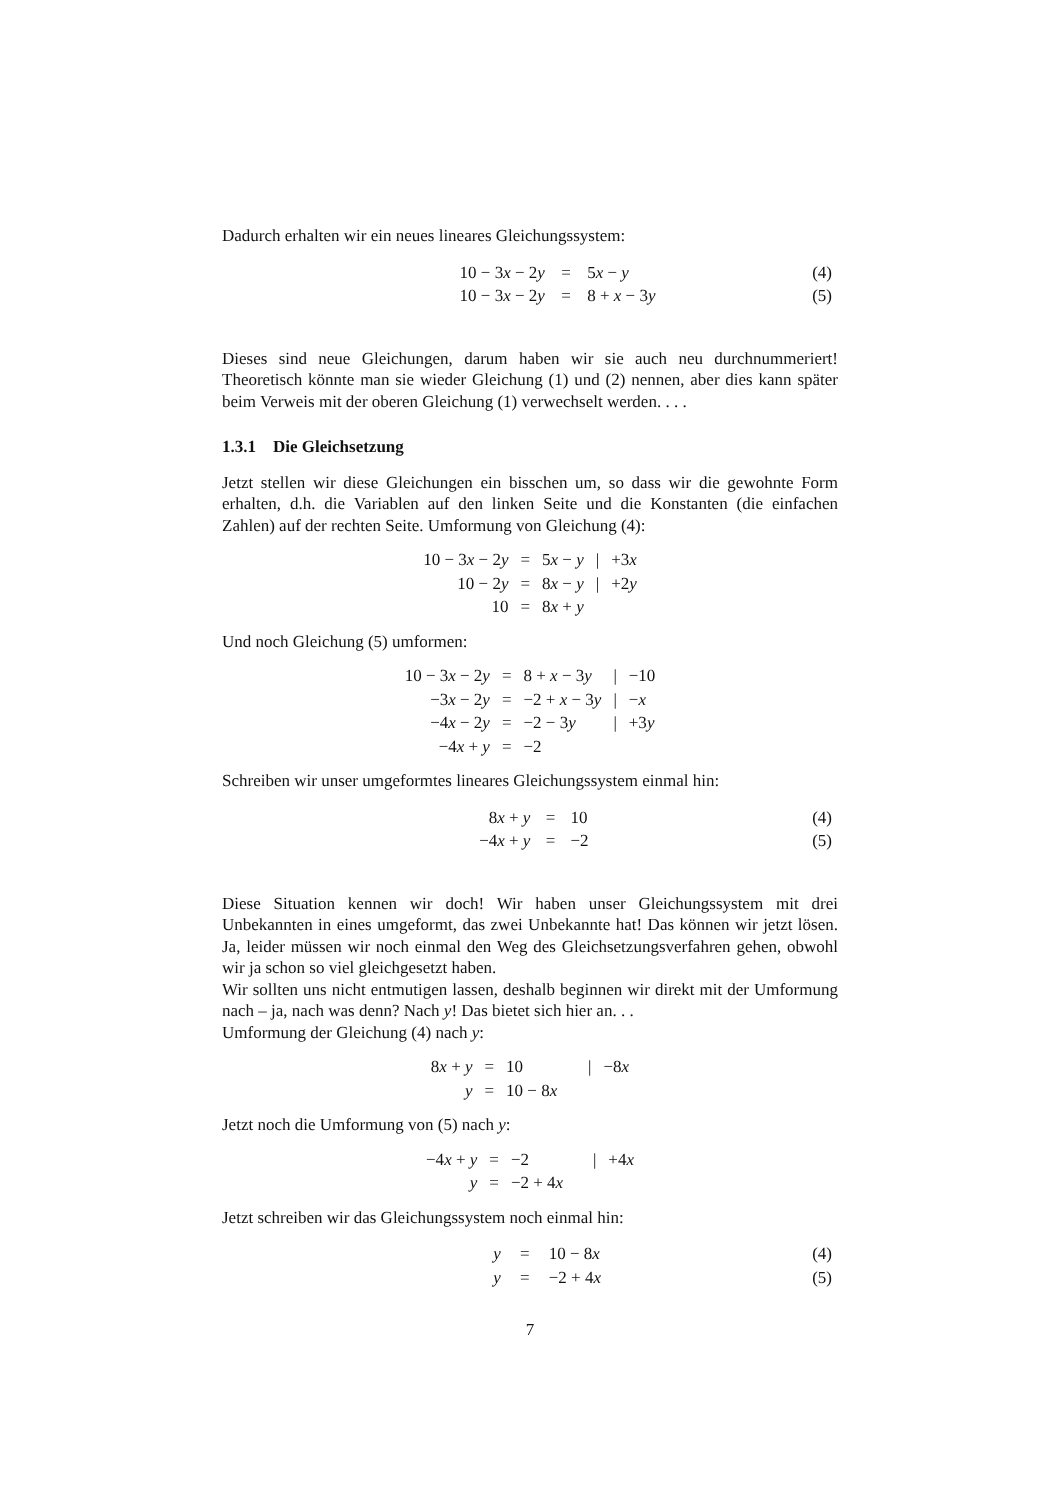Dadurch erhalten wir ein neues lineares Gleichungssystem:
| | 10 − 3 x − 2 y | = | 5 x − y | (4) |
| | 10 − 3 x − 2 y | = | 8 + x − 3 y | (5) |
Dieses sind neue Gleichungen, darum haben wir sie auch neu durchnummeriert! Theoretisch könnte man sie wieder Gleichung (1) und (2) nennen, aber dies kann später beim Verweis mit der oberen Gleichung (1) verwechselt werden. . . .
1.3.1 Die Gleichsetzung
Jetzt stellen wir diese Gleichungen ein bisschen um, so dass wir die gewohnte Form erhalten, d.h. die Variablen auf den linken Seite und die Konstanten (die einfachen Zahlen) auf der rechten Seite. Umformung von Gleichung (4):
| 10 − 3 x − 2 y | = | 5 x − y | / | +3 x |
| 10 − 2 y | = | 8 x − y | / | +2 y |
| 10 | = | 8 x + y | | |
Und noch Gleichung (5) umformen:
| 10 − 3 x − 2 y | = | 8 + x − 3 y | / | −10 |
| −3 x − 2 y | = | −2 + x − 3 y | / | − x |
| −4 x − 2 y | = | −2 − 3 y | / | +3 y |
| −4 x + y | = | −2 | | |
Schreiben wir unser umgeformtes lineares Gleichungssystem einmal hin:
| | 8 x + y | = | 10 | (4) |
| | −4 x + y | = | −2 | (5) |
Diese Situation kennen wir doch! Wir haben unser Gleichungssystem mit drei Unbekannten in eines umgeformt, das zwei Unbekannte hat! Das können wir jetzt lösen. Ja, leider müssen wir noch einmal den Weg des Gleichsetzungsverfahren gehen, obwohl wir ja schon so viel gleichgesetzt haben.
Wir sollten uns nicht entmutigen lassen, deshalb beginnen wir direkt mit der Umformung nach – ja, nach was denn? Nach y! Das bietet sich hier an. . .
Umformung der Gleichung (4) nach y:
| 8 x + y | = | 10 | / | −8 x |
| y | = | 10 − 8 x | | |
Jetzt noch die Umformung von (5) nach y:
| −4 x + y | = | −2 | / | +4 x |
| y | = | −2 + 4 x | | |
Jetzt schreiben wir das Gleichungssystem noch einmal hin:
| | y | = | 10 − 8 x | (4) |
| | y | = | −2 + 4 x | (5) |
7